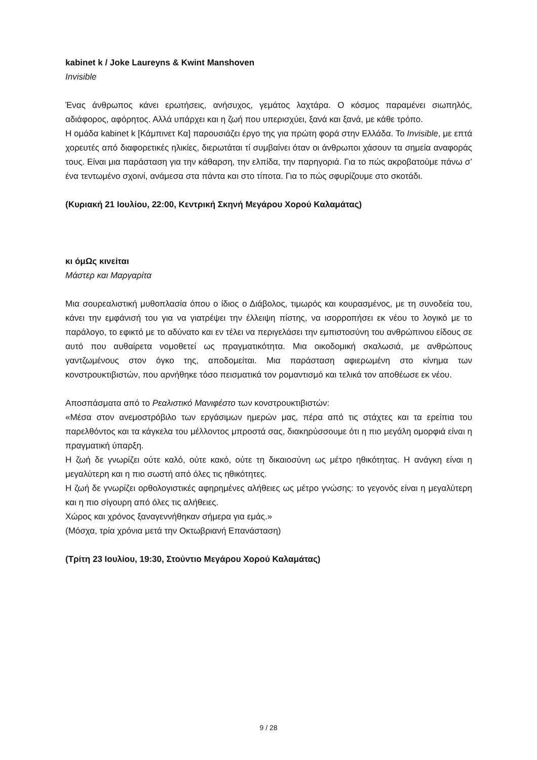kabinet k / Joke Laureyns & Kwint Manshoven
Invisible
Ένας άνθρωπος κάνει ερωτήσεις, ανήσυχος, γεμάτος λαχτάρα. Ο κόσμος παραμένει σιωπηλός, αδιάφορος, αφόρητος. Αλλά υπάρχει και η ζωή που υπερισχύει, ξανά και ξανά, με κάθε τρόπο.
Η ομάδα kabinet k [Κάμπινετ Κα] παρουσιάζει έργο της για πρώτη φορά στην Ελλάδα. Το Invisible, με επτά χορευτές από διαφορετικές ηλικίες, διερωτάται τί συμβαίνει όταν οι άνθρωποι χάσουν τα σημεία αναφοράς τους. Είναι μια παράσταση για την κάθαρση, την ελπίδα, την παρηγοριά. Για το πώς ακροβατούμε πάνω σ’ ένα τεντωμένο σχοινί, ανάμεσα στα πάντα και στο τίποτα. Για το πώς σφυρίζουμε στο σκοτάδι.
(Κυριακή 21 Ιουλίου, 22:00, Κεντρική Σκηνή Μεγάρου Χορού Καλαμάτας)
κι όμΩς κινείται
Μάστερ και Μαργαρίτα
Μια σουρεαλιστική μυθοπλασία όπου ο ίδιος ο Διάβολος, τιμωρός και κουρασμένος, με τη συνοδεία του, κάνει την εμφάνισή του για να γιατρέψει την έλλειψη πίστης, να ισορροπήσει εκ νέου το λογικό με το παράλογο, το εφικτό με το αδύνατο και εν τέλει να περιγελάσει την εμπιστοσύνη του ανθρώπινου είδους σε αυτό που αυθαίρετα νομοθετεί ως πραγματικότητα. Μια οικοδομική σκαλωσιά, με ανθρώπους γαντζωμένους στον όγκο της, αποδομείται. Μια παράσταση αφιερωμένη στο κίνημα των κονστρουκτιβιστών, που αρνήθηκε τόσο πεισματικά τον ρομαντισμό και τελικά τον αποθέωσε εκ νέου.
Αποσπάσματα από το Ρεαλιστικό Μανιφέστο των κονστρουκτιβιστών:
«Μέσα στον ανεμοστρόβιλο των εργάσιμων ημερών μας, πέρα από τις στάχτες και τα ερείπια του παρελθόντος και τα κάγκελα του μέλλοντος μπροστά σας, διακηρύσσουμε ότι η πιο μεγάλη ομορφιά είναι η πραγματική ύπαρξη.
Η ζωή δε γνωρίζει ούτε καλό, ούτε κακό, ούτε τη δικαιοσύνη ως μέτρο ηθικότητας. Η ανάγκη είναι η μεγαλύτερη και η πιο σωστή από όλες τις ηθικότητες.
Η ζωή δε γνωρίζει ορθολογιστικές αφηρημένες αλήθειες ως μέτρο γνώσης: το γεγονός είναι η μεγαλύτερη και η πιο σίγουρη από όλες τις αλήθειες.
Χώρος και χρόνος ξαναγεννήθηκαν σήμερα για εμάς.»
(Μόσχα, τρία χρόνια μετά την Οκτωβριανή Επανάσταση)
(Τρίτη 23 Ιουλίου, 19:30, Στούντιο Μεγάρου Χορού Καλαμάτας)
9 / 28